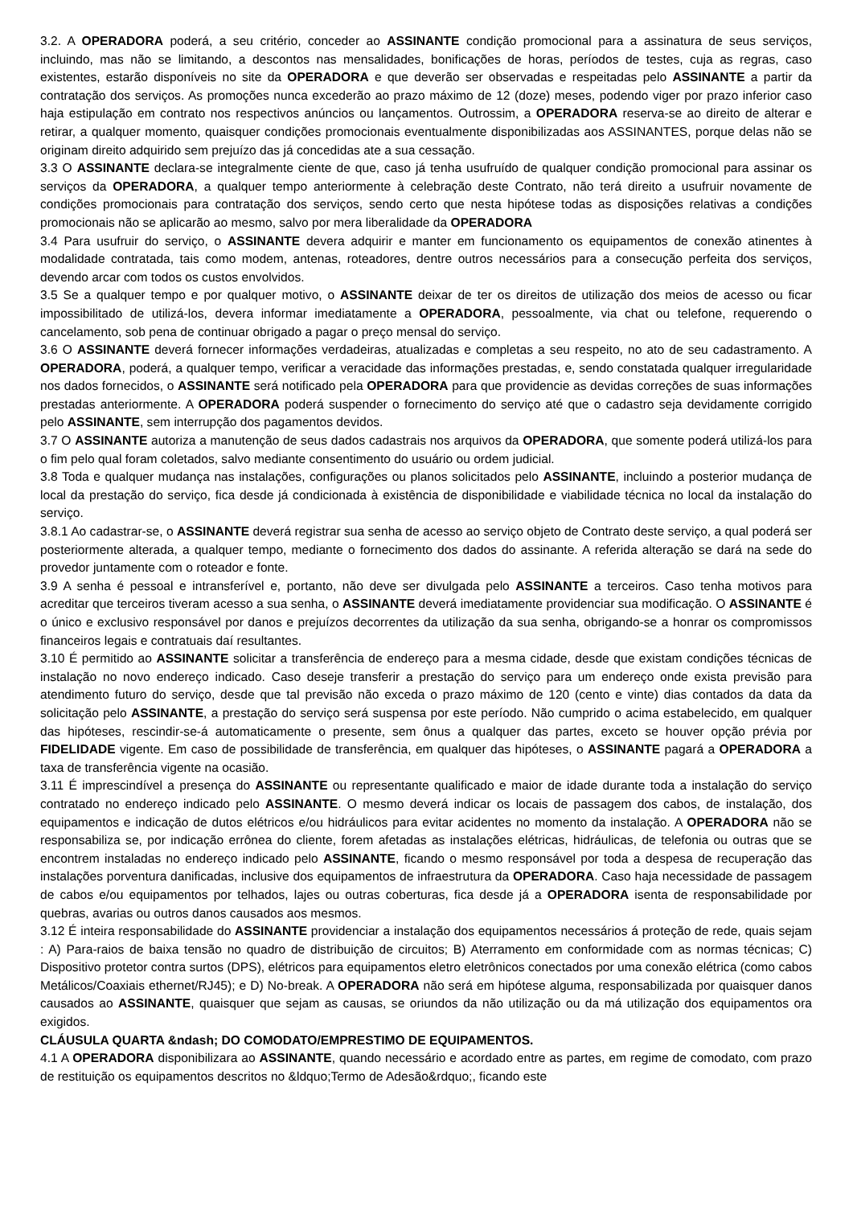3.2. A OPERADORA poderá, a seu critério, conceder ao ASSINANTE condição promocional para a assinatura de seus serviços, incluindo, mas não se limitando, a descontos nas mensalidades, bonificações de horas, períodos de testes, cuja as regras, caso existentes, estarão disponíveis no site da OPERADORA e que deverão ser observadas e respeitadas pelo ASSINANTE a partir da contratação dos serviços. As promoções nunca excederão ao prazo máximo de 12 (doze) meses, podendo viger por prazo inferior caso haja estipulação em contrato nos respectivos anúncios ou lançamentos. Outrossim, a OPERADORA reserva-se ao direito de alterar e retirar, a qualquer momento, quaisquer condições promocionais eventualmente disponibilizadas aos ASSINANTES, porque delas não se originam direito adquirido sem prejuízo das já concedidas ate a sua cessação.
3.3 O ASSINANTE declara-se integralmente ciente de que, caso já tenha usufruído de qualquer condição promocional para assinar os serviços da OPERADORA, a qualquer tempo anteriormente à celebração deste Contrato, não terá direito a usufruir novamente de condições promocionais para contratação dos serviços, sendo certo que nesta hipótese todas as disposições relativas a condições promocionais não se aplicarão ao mesmo, salvo por mera liberalidade da OPERADORA
3.4 Para usufruir do serviço, o ASSINANTE devera adquirir e manter em funcionamento os equipamentos de conexão atinentes à modalidade contratada, tais como modem, antenas, roteadores, dentre outros necessários para a consecução perfeita dos serviços, devendo arcar com todos os custos envolvidos.
3.5 Se a qualquer tempo e por qualquer motivo, o ASSINANTE deixar de ter os direitos de utilização dos meios de acesso ou ficar impossibilitado de utilizá-los, devera informar imediatamente a OPERADORA, pessoalmente, via chat ou telefone, requerendo o cancelamento, sob pena de continuar obrigado a pagar o preço mensal do serviço.
3.6 O ASSINANTE deverá fornecer informações verdadeiras, atualizadas e completas a seu respeito, no ato de seu cadastramento. A OPERADORA, poderá, a qualquer tempo, verificar a veracidade das informações prestadas, e, sendo constatada qualquer irregularidade nos dados fornecidos, o ASSINANTE será notificado pela OPERADORA para que providencie as devidas correções de suas informações prestadas anteriormente. A OPERADORA poderá suspender o fornecimento do serviço até que o cadastro seja devidamente corrigido pelo ASSINANTE, sem interrupção dos pagamentos devidos.
3.7 O ASSINANTE autoriza a manutenção de seus dados cadastrais nos arquivos da OPERADORA, que somente poderá utilizá-los para o fim pelo qual foram coletados, salvo mediante consentimento do usuário ou ordem judicial.
3.8 Toda e qualquer mudança nas instalações, configurações ou planos solicitados pelo ASSINANTE, incluindo a posterior mudança de local da prestação do serviço, fica desde já condicionada à existência de disponibilidade e viabilidade técnica no local da instalação do serviço.
3.8.1 Ao cadastrar-se, o ASSINANTE deverá registrar sua senha de acesso ao serviço objeto de Contrato deste serviço, a qual poderá ser posteriormente alterada, a qualquer tempo, mediante o fornecimento dos dados do assinante. A referida alteração se dará na sede do provedor juntamente com o roteador e fonte.
3.9 A senha é pessoal e intransferível e, portanto, não deve ser divulgada pelo ASSINANTE a terceiros. Caso tenha motivos para acreditar que terceiros tiveram acesso a sua senha, o ASSINANTE deverá imediatamente providenciar sua modificação. O ASSINANTE é o único e exclusivo responsável por danos e prejuízos decorrentes da utilização da sua senha, obrigando-se a honrar os compromissos financeiros legais e contratuais daí resultantes.
3.10 É permitido ao ASSINANTE solicitar a transferência de endereço para a mesma cidade, desde que existam condições técnicas de instalação no novo endereço indicado. Caso deseje transferir a prestação do serviço para um endereço onde exista previsão para atendimento futuro do serviço, desde que tal previsão não exceda o prazo máximo de 120 (cento e vinte) dias contados da data da solicitação pelo ASSINANTE, a prestação do serviço será suspensa por este período. Não cumprido o acima estabelecido, em qualquer das hipóteses, rescindir-se-á automaticamente o presente, sem ônus a qualquer das partes, exceto se houver opção prévia por FIDELIDADE vigente. Em caso de possibilidade de transferência, em qualquer das hipóteses, o ASSINANTE pagará a OPERADORA a taxa de transferência vigente na ocasião.
3.11 É imprescindível a presença do ASSINANTE ou representante qualificado e maior de idade durante toda a instalação do serviço contratado no endereço indicado pelo ASSINANTE. O mesmo deverá indicar os locais de passagem dos cabos, de instalação, dos equipamentos e indicação de dutos elétricos e/ou hidráulicos para evitar acidentes no momento da instalação. A OPERADORA não se responsabiliza se, por indicação errônea do cliente, forem afetadas as instalações elétricas, hidráulicas, de telefonia ou outras que se encontrem instaladas no endereço indicado pelo ASSINANTE, ficando o mesmo responsável por toda a despesa de recuperação das instalações porventura danificadas, inclusive dos equipamentos de infraestrutura da OPERADORA. Caso haja necessidade de passagem de cabos e/ou equipamentos por telhados, lajes ou outras coberturas, fica desde já a OPERADORA isenta de responsabilidade por quebras, avarias ou outros danos causados aos mesmos.
3.12 É inteira responsabilidade do ASSINANTE providenciar a instalação dos equipamentos necessários á proteção de rede, quais sejam : A) Para-raios de baixa tensão no quadro de distribuição de circuitos; B) Aterramento em conformidade com as normas técnicas; C) Dispositivo protetor contra surtos (DPS), elétricos para equipamentos eletro eletrônicos conectados por uma conexão elétrica (como cabos Metálicos/Coaxiais ethernet/RJ45); e D) No-break. A OPERADORA não será em hipótese alguma, responsabilizada por quaisquer danos causados ao ASSINANTE, quaisquer que sejam as causas, se oriundos da não utilização ou da má utilização dos equipamentos ora exigidos.
CLÁUSULA QUARTA &ndash; DO COMODATO/EMPRESTIMO DE EQUIPAMENTOS.
4.1 A OPERADORA disponibilizara ao ASSINANTE, quando necessário e acordado entre as partes, em regime de comodato, com prazo de restituição os equipamentos descritos no &ldquo;Termo de Adesão&rdquo;, ficando este